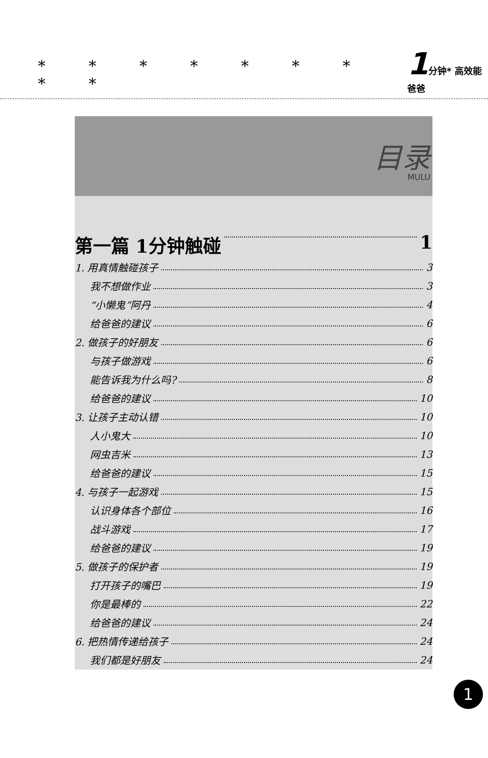* * * * * * * * *
1 分钟* 高效能 爸爸
目录
MULU
第一篇 1分钟触碰 1
1. 用真情触碰孩子 3
我不想做作业 3
“小懒鬼”阿丹 4
给爸爸的建议 6
2. 做孩子的好朋友 6
与孩子做游戏 6
能告诉我为什么吗? 8
给爸爸的建议 10
3. 让孩子主动认错 10
人小鬼大 10
网虫吉米 13
给爸爸的建议 15
4. 与孩子一起游戏 15
认识身体各个部位 16
战斗游戏 17
给爸爸的建议 19
5. 做孩子的保护者 19
打开孩子的嘴巴 19
你是最棒的 22
给爸爸的建议 24
6. 把热情传递给孩子 24
我们都是好朋友 24
1